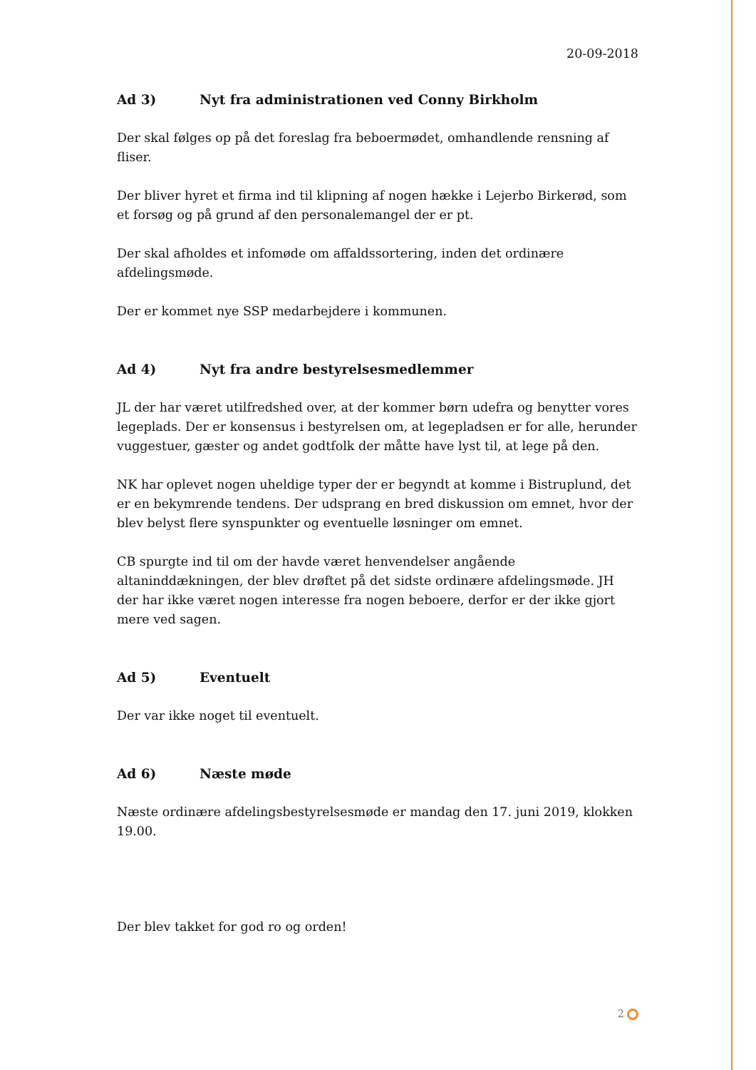20-09-2018
Ad 3) Nyt fra administrationen ved Conny Birkholm
Der skal følges op på det foreslag fra beboermødet, omhandlende rensning af fliser.
Der bliver hyret et firma ind til klipning af nogen hække i Lejerbo Birkerød, som et forsøg og på grund af den personalemangel der er pt.
Der skal afholdes et infomøde om affaldssortering, inden det ordinære afdelingsmøde.
Der er kommet nye SSP medarbejdere i kommunen.
Ad 4) Nyt fra andre bestyrelsesmedlemmer
JL der har været utilfredshed over, at der kommer børn udefra og benytter vores legeplads. Der er konsensus i bestyrelsen om, at legepladsen er for alle, herunder vuggestuer, gæster og andet godtfolk der måtte have lyst til, at lege på den.
NK har oplevet nogen uheldige typer der er begyndt at komme i Bistruplund, det er en bekymrende tendens. Der udsprang en bred diskussion om emnet, hvor der blev belyst flere synspunkter og eventuelle løsninger om emnet.
CB spurgte ind til om der havde været henvendelser angående altaninddækningen, der blev drøftet på det sidste ordinære afdelingsmøde. JH der har ikke været nogen interesse fra nogen beboere, derfor er der ikke gjort mere ved sagen.
Ad 5) Eventuelt
Der var ikke noget til eventuelt.
Ad 6) Næste møde
Næste ordinære afdelingsbestyrelsesmøde er mandag den 17. juni 2019, klokken 19.00.
Der blev takket for god ro og orden!
2